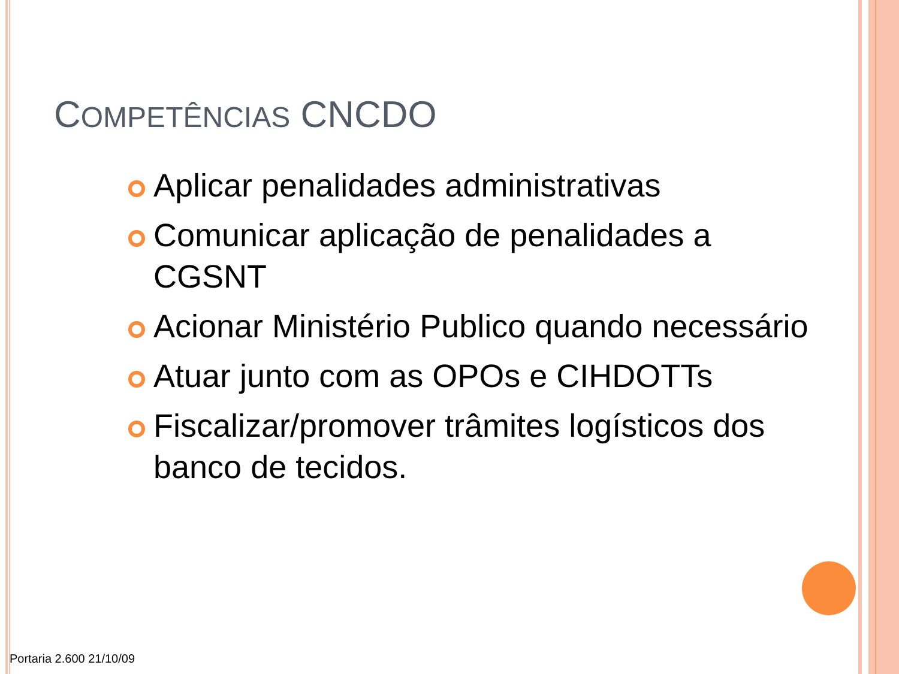COMPETÊNCIAS CNCDO
Aplicar penalidades administrativas
Comunicar aplicação de penalidades a CGSNT
Acionar Ministério Publico quando necessário
Atuar junto com as OPOs e CIHDOTTs
Fiscalizar/promover trâmites logísticos dos banco de tecidos.
Portaria 2.600 21/10/09